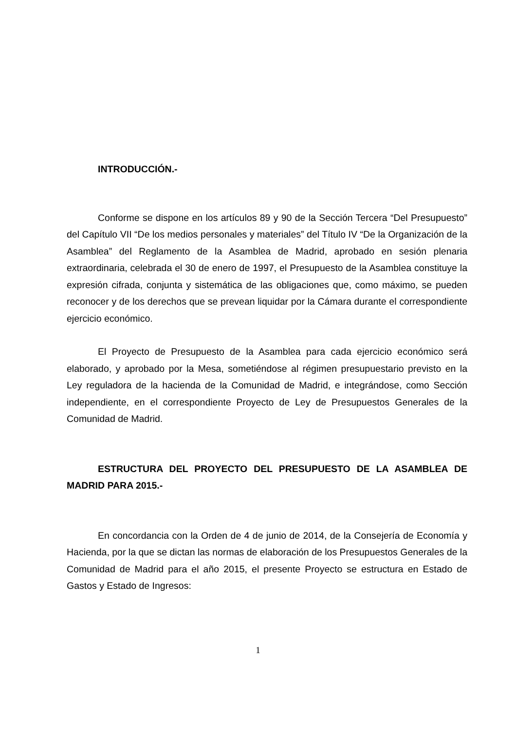INTRODUCCIÓN.-
Conforme se dispone en los artículos 89 y 90 de la Sección Tercera “Del Presupuesto” del Capítulo VII “De los medios personales y materiales” del Título IV “De la Organización de la Asamblea” del Reglamento de la Asamblea de Madrid, aprobado en sesión plenaria extraordinaria, celebrada el 30 de enero de 1997, el Presupuesto de la Asamblea constituye la expresión cifrada, conjunta y sistemática de las obligaciones que, como máximo, se pueden reconocer y de los derechos que se prevean liquidar por la Cámara durante el correspondiente ejercicio económico.
El Proyecto de Presupuesto de la Asamblea para cada ejercicio económico será elaborado, y aprobado por la Mesa, sometiéndose al régimen presupuestario previsto en la Ley reguladora de la hacienda de la Comunidad de Madrid, e integrándose, como Sección independiente, en el correspondiente Proyecto de Ley de Presupuestos Generales de la Comunidad de Madrid.
ESTRUCTURA DEL PROYECTO DEL PRESUPUESTO DE LA ASAMBLEA DE MADRID PARA 2015.-
En concordancia con la Orden de 4 de junio de 2014, de la Consejería de Economía y Hacienda, por la que se dictan las normas de elaboración de los Presupuestos Generales de la Comunidad de Madrid para el año 2015, el presente Proyecto se estructura en Estado de Gastos y Estado de Ingresos:
1